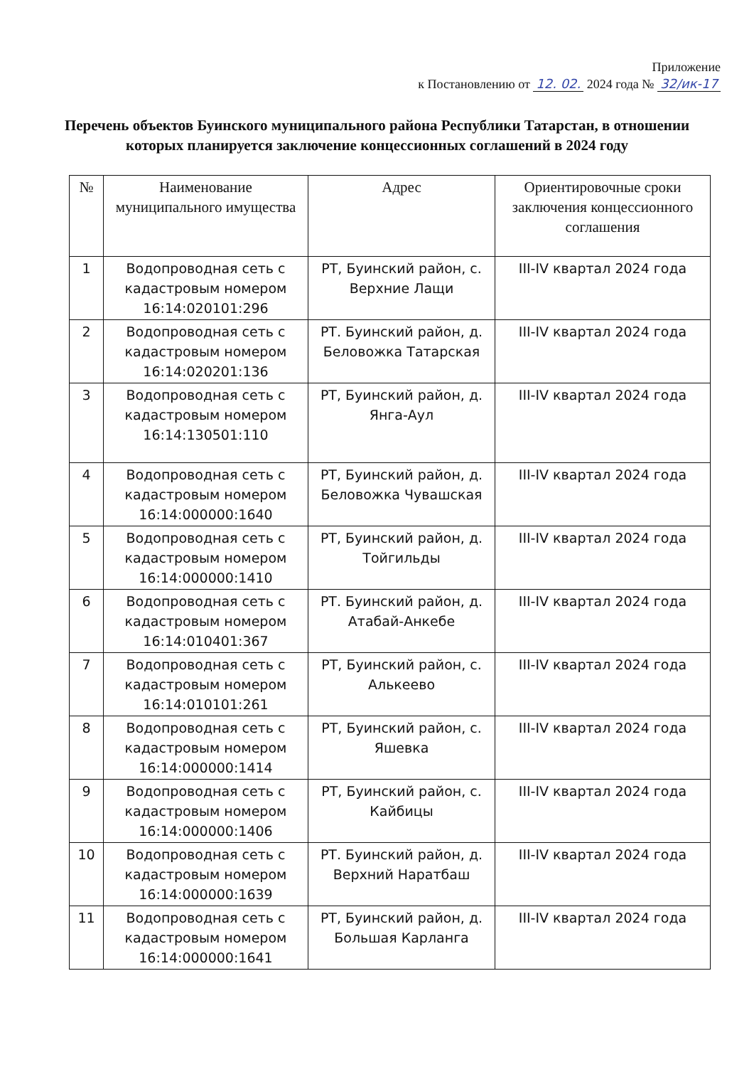Приложение
к Постановлению от 12. 02. 2024 года № 32/ик-17
Перечень объектов Буинского муниципального района Республики Татарстан, в отношении которых планируется заключение концессионных соглашений в 2024 году
| № | Наименование муниципального имущества | Адрес | Ориентировочные сроки заключения концессионного соглашения |
| --- | --- | --- | --- |
| 1 | Водопроводная сеть с кадастровым номером 16:14:020101:296 | РТ, Буинский район, с. Верхние Лащи | III-IV квартал 2024 года |
| 2 | Водопроводная сеть с кадастровым номером 16:14:020201:136 | РТ. Буинский район, д. Беловожка Татарская | III-IV квартал 2024 года |
| 3 | Водопроводная сеть с кадастровым номером 16:14:130501:110 | РТ, Буинский район, д. Янга-Аул | III-IV квартал 2024 года |
| 4 | Водопроводная сеть с кадастровым номером 16:14:000000:1640 | РТ, Буинский район, д. Беловожка Чувашская | III-IV квартал 2024 года |
| 5 | Водопроводная сеть с кадастровым номером 16:14:000000:1410 | РТ, Буинский район, д. Тойгильды | III-IV квартал 2024 года |
| 6 | Водопроводная сеть с кадастровым номером 16:14:010401:367 | РТ. Буинский район, д. Атабай-Анкебе | III-IV квартал 2024 года |
| 7 | Водопроводная сеть с кадастровым номером 16:14:010101:261 | РТ, Буинский район, с. Алькеево | III-IV квартал 2024 года |
| 8 | Водопроводная сеть с кадастровым номером 16:14:000000:1414 | РТ, Буинский район, с. Яшевка | III-IV квартал 2024 года |
| 9 | Водопроводная сеть с кадастровым номером 16:14:000000:1406 | РТ, Буинский район, с. Кайбицы | III-IV квартал 2024 года |
| 10 | Водопроводная сеть с кадастровым номером 16:14:000000:1639 | РТ. Буинский район, д. Верхний Наратбаш | III-IV квартал 2024 года |
| 11 | Водопроводная сеть с кадастровым номером 16:14:000000:1641 | РТ, Буинский район, д. Большая Карланга | III-IV квартал 2024 года |